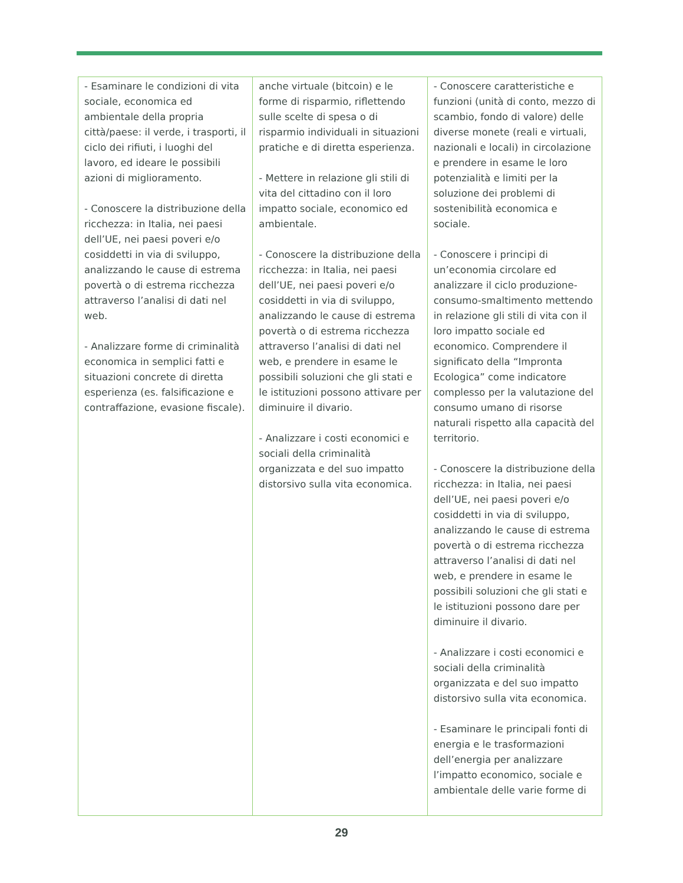| - Esaminare le condizioni di vita sociale, economica ed ambientale della propria città/paese: il verde, i trasporti, il ciclo dei rifiuti, i luoghi del lavoro, ed ideare le possibili azioni di miglioramento. - Conoscere la distribuzione della ricchezza: in Italia, nei paesi dell’UE, nei paesi poveri e/o cosiddetti in via di sviluppo, analizzando le cause di estrema povertà o di estrema ricchezza attraverso l’analisi di dati nel web. - Analizzare forme di criminalità economica in semplici fatti e situazioni concrete di diretta esperienza (es. falsificazione e contraffazione, evasione fiscale). | anche virtuale (bitcoin) e le forme di risparmio, riflettendo sulle scelte di spesa o di risparmio individuali in situazioni pratiche e di diretta esperienza. - Mettere in relazione gli stili di vita del cittadino con il loro impatto sociale, economico ed ambientale. - Conoscere la distribuzione della ricchezza: in Italia, nei paesi dell’UE, nei paesi poveri e/o cosiddetti in via di sviluppo, analizzando le cause di estrema povertà o di estrema ricchezza attraverso l’analisi di dati nel web, e prendere in esame le possibili soluzioni che gli stati e le istituzioni possono attivare per diminuire il divario. - Analizzare i costi economici e sociali della criminalità organizzata e del suo impatto distorsivo sulla vita economica. | - Conoscere caratteristiche e funzioni (unità di conto, mezzo di scambio, fondo di valore) delle diverse monete (reali e virtuali, nazionali e locali) in circolazione e prendere in esame le loro potenzialità e limiti per la soluzione dei problemi di sostenibilità economica e sociale. - Conoscere i principi di un’economia circolare ed analizzare il ciclo produzione-consumo-smaltimento mettendo in relazione gli stili di vita con il loro impatto sociale ed economico. Comprendere il significato della “Impronta Ecologica” come indicatore complesso per la valutazione del consumo umano di risorse naturali rispetto alla capacità del territorio. - Conoscere la distribuzione della ricchezza: in Italia, nei paesi dell’UE, nei paesi poveri e/o cosiddetti in via di sviluppo, analizzando le cause di estrema povertà o di estrema ricchezza attraverso l’analisi di dati nel web, e prendere in esame le possibili soluzioni che gli stati e le istituzioni possono dare per diminuire il divario. - Analizzare i costi economici e sociali della criminalità organizzata e del suo impatto distorsivo sulla vita economica. - Esaminare le principali fonti di energia e le trasformazioni dell’energia per analizzare l’impatto economico, sociale e ambientale delle varie forme di |
29